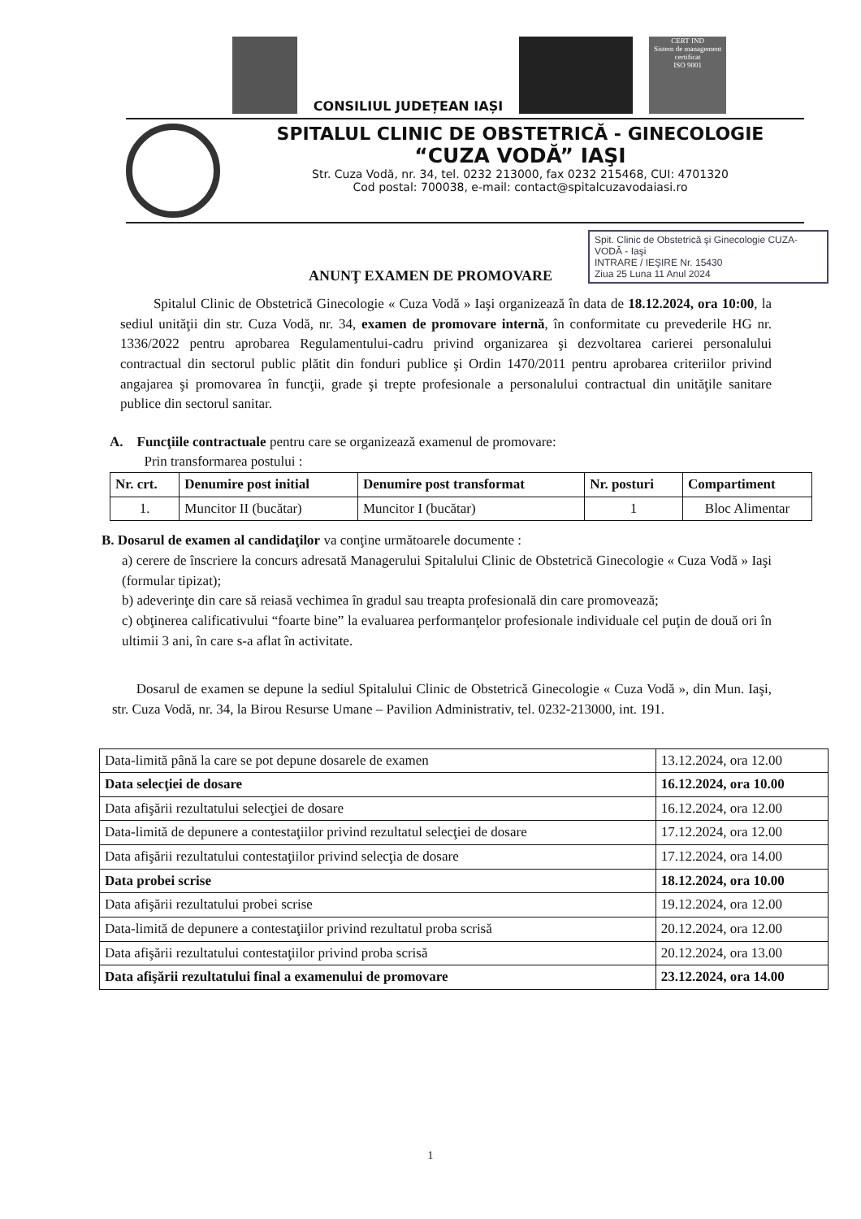CONSILIUL JUDEȚEAN IAȘI
CERT IND
Sistem de management certificat
ISO 9001
SPITALUL CLINIC DE OBSTETRICĂ - GINECOLOGIE
“CUZA VODĂ” IAŞI
Str. Cuza Vodă, nr. 34, tel. 0232 213000, fax 0232 215468, CUI: 4701320
Cod postal: 700038, e-mail: contact@spitalcuzavodaiasi.ro
Spit. Clinic de Obstetrică şi Ginecologie CUZA-VODĂ - Iaşi
INTRARE / IEŞIRE Nr. 15430
Ziua 25 Luna 11 Anul 2024
ANUNŢ EXAMEN DE PROMOVARE
Spitalul Clinic de Obstetrică Ginecologie « Cuza Vodă » Iaşi organizează în data de 18.12.2024, ora 10:00, la sediul unităţii din str. Cuza Vodă, nr. 34, examen de promovare internă, în conformitate cu prevederile HG nr. 1336/2022 pentru aprobarea Regulamentului-cadru privind organizarea şi dezvoltarea carierei personalului contractual din sectorul public plătit din fonduri publice şi Ordin 1470/2011 pentru aprobarea criteriilor privind angajarea şi promovarea în funcţii, grade şi trepte profesionale a personalului contractual din unităţile sanitare publice din sectorul sanitar.
A. Funcţiile contractuale pentru care se organizează examenul de promovare:
Prin transformarea postului :
| Nr. crt. | Denumire post initial | Denumire post transformat | Nr. posturi | Compartiment |
| --- | --- | --- | --- | --- |
| 1. | Muncitor II (bucătar) | Muncitor I (bucătar) | 1 | Bloc Alimentar |
B. Dosarul de examen al candidaţilor va conţine următoarele documente :
a) cerere de înscriere la concurs adresată Managerului Spitalului Clinic de Obstetrică Ginecologie « Cuza Vodă » Iaşi (formular tipizat);
b) adeverinţe din care să reiasă vechimea în gradul sau treapta profesională din care promovează;
c) obţinerea calificativului “foarte bine” la evaluarea performanţelor profesionale individuale cel puţin de două ori în ultimii 3 ani, în care s-a aflat în activitate.
Dosarul de examen se depune la sediul Spitalului Clinic de Obstetrică Ginecologie « Cuza Vodă », din Mun. Iaşi, str. Cuza Vodă, nr. 34, la Birou Resurse Umane – Pavilion Administrativ, tel. 0232-213000, int. 191.
| Data-limită până la care se pot depune dosarele de examen | 13.12.2024, ora 12.00 |
| Data selecţiei de dosare | 16.12.2024, ora 10.00 |
| Data afişării rezultatului selecţiei de dosare | 16.12.2024, ora 12.00 |
| Data-limită de depunere a contestaţiilor privind rezultatul selecţiei de dosare | 17.12.2024, ora 12.00 |
| Data afişării rezultatului contestaţiilor privind selecţia de dosare | 17.12.2024, ora 14.00 |
| Data probei scrise | 18.12.2024, ora 10.00 |
| Data afişării rezultatului probei scrise | 19.12.2024, ora 12.00 |
| Data-limită de depunere a contestaţiilor privind rezultatul proba scrisă | 20.12.2024, ora 12.00 |
| Data afişării rezultatului contestaţiilor privind proba scrisă | 20.12.2024, ora 13.00 |
| Data afişării rezultatului final a examenului de promovare | 23.12.2024, ora 14.00 |
1